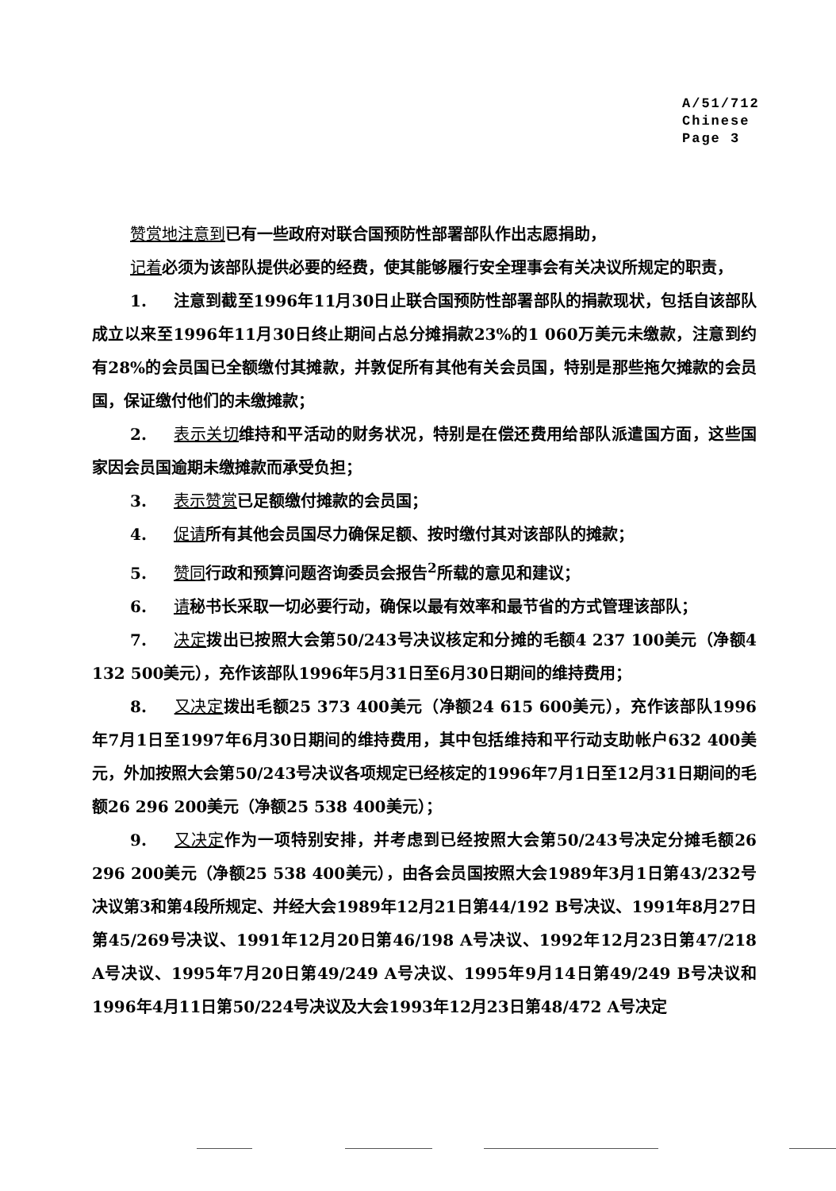A/51/712
Chinese
Page 3
赞赏地注意到已有一些政府对联合国预防性部署部队作出志愿捐助，
记着必须为该部队提供必要的经费，使其能够履行安全理事会有关决议所规定的职责，
1. 注意到截至1996年11月30日止联合国预防性部署部队的捐款现状，包括自该部队成立以来至1996年11月30日终止期间占总分摊捐款23%的1 060万美元未缴款，注意到约有28%的会员国已全额缴付其摊款，并敦促所有其他有关会员国，特别是那些拖欠摊款的会员国，保证缴付他们的未缴摊款；
2. 表示关切维持和平活动的财务状况，特别是在偿还费用给部队派遣国方面，这些国家因会员国逾期未缴摊款而承受负担；
3. 表示赞赏已足额缴付摊款的会员国；
4. 促请所有其他会员国尽力确保足额、按时缴付其对该部队的摊款；
5. 赞同行政和预算问题咨询委员会报告<sup>2</sup>所载的意见和建议；
6. 请秘书长采取一切必要行动，确保以最有效率和最节省的方式管理该部队；
7. 决定拨出已按照大会第50/243号决议核定和分摊的毛额4 237 100美元（净额4 132 500美元），充作该部队1996年5月31日至6月30日期间的维持费用；
8. 又决定拨出毛额25 373 400美元（净额24 615 600美元），充作该部队1996年7月1日至1997年6月30日期间的维持费用，其中包括维持和平行动支助帐户632 400美元，外加按照大会第50/243号决议各项规定已经核定的1996年7月1日至12月31日期间的毛额26 296 200美元（净额25 538 400美元）；
9. 又决定作为一项特别安排，并考虑到已经按照大会第50/243号决定分摊毛额26 296 200美元（净额25 538 400美元），由各会员国按照大会1989年3月1日第43/232号决议第3和第4段所规定、并经大会1989年12月21日第44/192 B号决议、1991年8月27日第45/269号决议、1991年12月20日第46/198 A号决议、1992年12月23日第47/218 A号决议、1995年7月20日第49/249 A号决议、1995年9月14日第49/249 B号决议和1996年4月11日第50/224号决议及大会1993年12月23日第48/472 A号决定